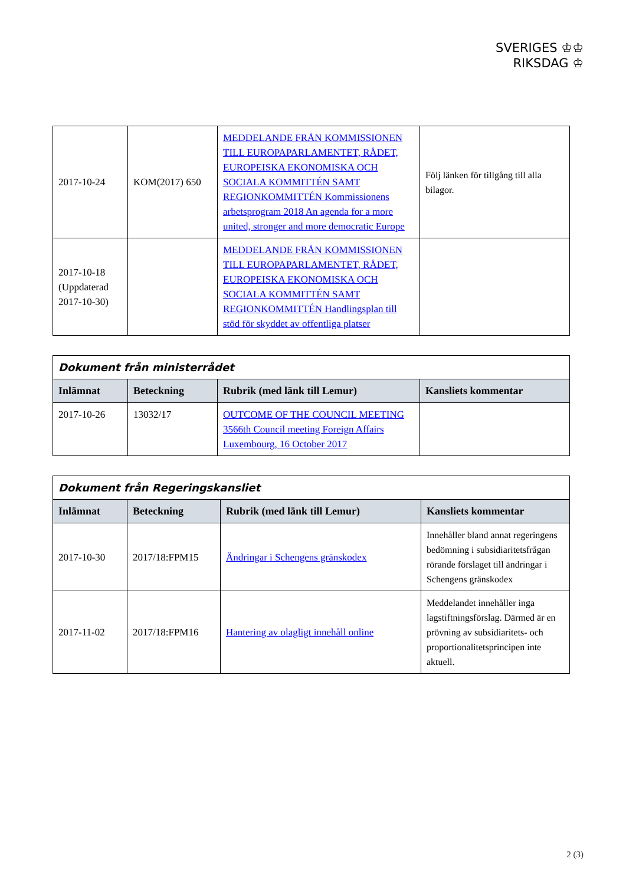SVERIGES ♔♔
RIKSDAG ♔
| 2017-10-24 | KOM(2017) 650 | MEDDELANDE FRÅN KOMMISSIONEN TILL EUROPAPARLAMENTET, RÅDET, EUROPEISKA EKONOMISKA OCH SOCIALA KOMMITTÉN SAMT REGIONKOMMITTÉN Kommissionens arbetsprogram 2018 An agenda for a more united, stronger and more democratic Europe | Följ länken för tillgång till alla bilagor. |
| 2017-10-18 (Uppdaterad 2017-10-30) | | MEDDELANDE FRÅN KOMMISSIONEN TILL EUROPAPARLAMENTET, RÅDET, EUROPEISKA EKONOMISKA OCH SOCIALA KOMMITTÉN SAMT REGIONKOMMITTÉN Handlingsplan till stöd för skyddet av offentliga platser | |
| Dokument från ministerrådet | | | |
| --- | --- | --- | --- |
| Inlämnat | Beteckning | Rubrik (med länk till Lemur) | Kansliets kommentar |
| 2017-10-26 | 13032/17 | OUTCOME OF THE COUNCIL MEETING 3566th Council meeting Foreign Affairs Luxembourg, 16 October 2017 | |
| Dokument från Regeringskansliet | | | |
| --- | --- | --- | --- |
| Inlämnat | Beteckning | Rubrik (med länk till Lemur) | Kansliets kommentar |
| 2017-10-30 | 2017/18:FPM15 | Ändringar i Schengens gränskodex | Innehåller bland annat regeringens bedömning i subsidiaritetsfrågan rörande förslaget till ändringar i Schengens gränskodex |
| 2017-11-02 | 2017/18:FPM16 | Hantering av olagligt innehåll online | Meddelandet innehåller inga lagstiftningsförslag. Därmed är en prövning av subsidiaritets- och proportionalitetsprincipen inte aktuell. |
2 (3)